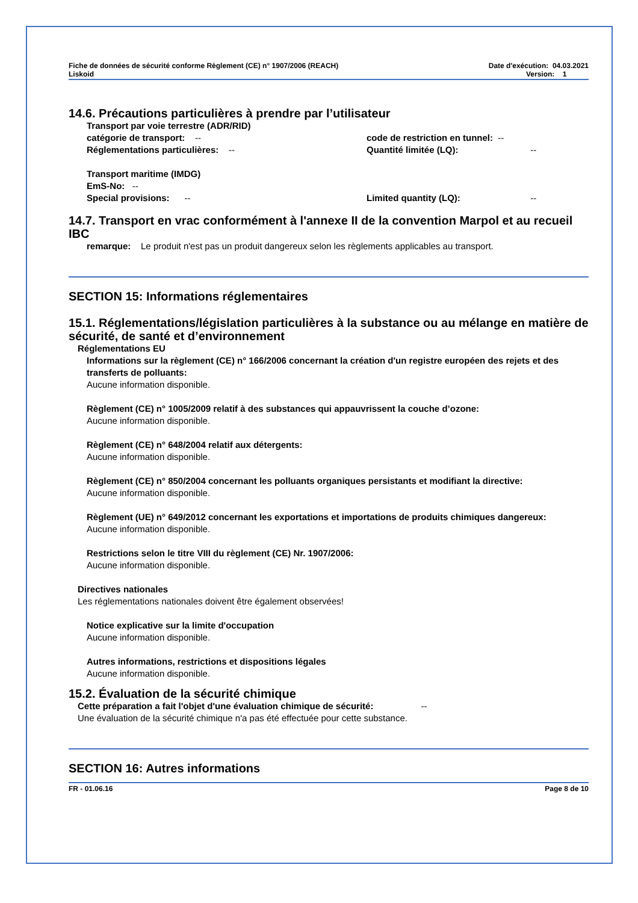Fiche de données de sécurité conforme Règlement (CE) n° 1907/2006 (REACH)
Liskoid
Date d'exécution: 04.03.2021
Version: 1
14.6. Précautions particulières à prendre par l’utilisateur
Transport par voie terrestre (ADR/RID)
catégorie de transport: -- code de restriction en tunnel: --
Réglementations particulières: -- Quantité limitée (LQ): --
Transport maritime (IMDG)
EmS-No: --
Special provisions: -- Limited quantity (LQ): --
14.7. Transport en vrac conformément à l'annexe II de la convention Marpol et au recueil IBC
remarque: Le produit n'est pas un produit dangereux selon les règlements applicables au transport.
SECTION 15: Informations réglementaires
15.1. Réglementations/législation particulières à la substance ou au mélange en matière de sécurité, de santé et d’environnement
Réglementations EU
Informations sur la règlement (CE) n° 166/2006 concernant la création d'un registre européen des rejets et des transferts de polluants:
Aucune information disponible.
Règlement (CE) n° 1005/2009 relatif à des substances qui appauvrissent la couche d’ozone:
Aucune information disponible.
Règlement (CE) n° 648/2004 relatif aux détergents:
Aucune information disponible.
Règlement (CE) n° 850/2004 concernant les polluants organiques persistants et modifiant la directive:
Aucune information disponible.
Règlement (UE) n° 649/2012 concernant les exportations et importations de produits chimiques dangereux:
Aucune information disponible.
Restrictions selon le titre VIII du règlement (CE) Nr. 1907/2006:
Aucune information disponible.
Directives nationales
Les réglementations nationales doivent être également observées!
Notice explicative sur la limite d'occupation
Aucune information disponible.
Autres informations, restrictions et dispositions légales
Aucune information disponible.
15.2. Évaluation de la sécurité chimique
Cette préparation a fait l'objet d'une évaluation chimique de sécurité: --
Une évaluation de la sécurité chimique n'a pas été effectuée pour cette substance.
SECTION 16: Autres informations
FR - 01.06.16 Page 8 de 10